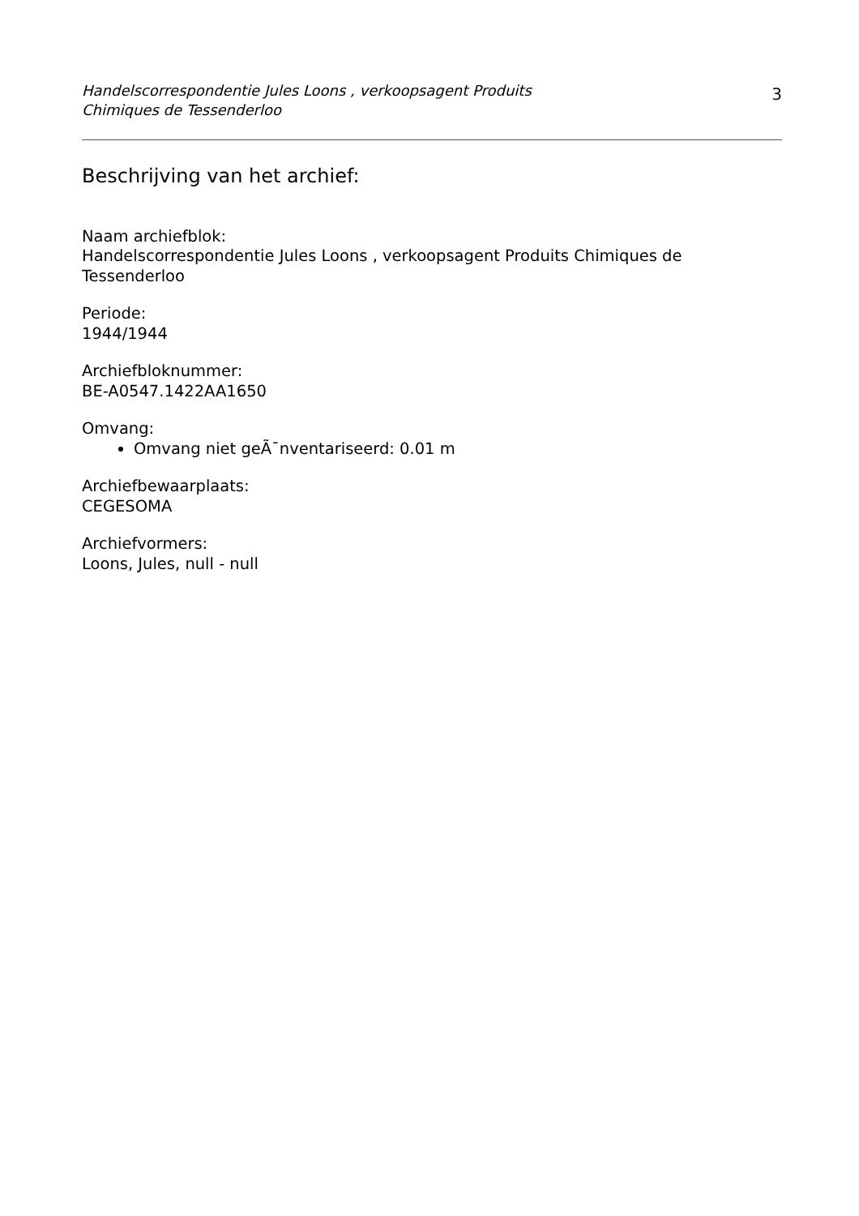Handelscorrespondentie Jules Loons , verkoopsagent Produits
Chimiques de Tessenderloo
3
Beschrijving van het archief:
Naam archiefblok:
Handelscorrespondentie Jules Loons , verkoopsagent Produits Chimiques de Tessenderloo
Periode:
1944/1944
Archiefbloknummer:
BE-A0547.1422AA1650
Omvang:
Omvang niet geÃ¯nventariseerd: 0.01 m
Archiefbewaarplaats:
CEGESOMA
Archiefvormers:
Loons, Jules, null - null